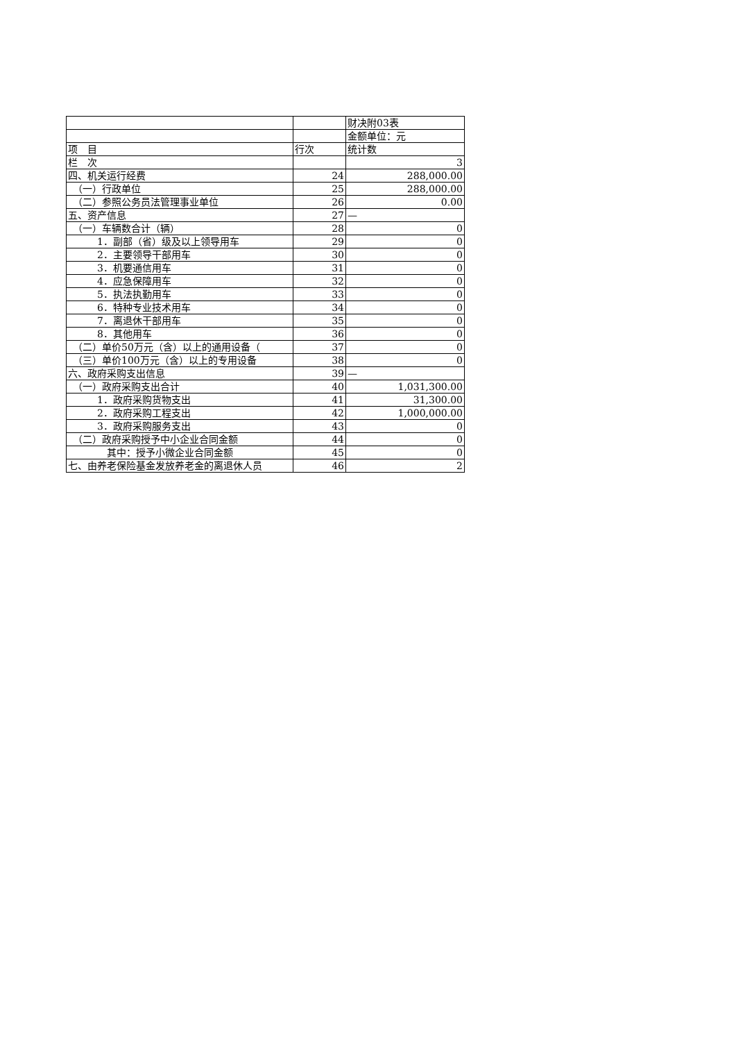| | | 财决附03表 |
| | | 金额单位：元 |
| 项 目 | 行次 | 统计数 |
| 栏 次 | | 3 |
| 四、机关运行经费 | 24 | 288,000.00 |
| （一）行政单位 | 25 | 288,000.00 |
| （二）参照公务员法管理事业单位 | 26 | 0.00 |
| 五、资产信息 | 27 | — |
| （一）车辆数合计（辆） | 28 | 0 |
| 1．副部（省）级及以上领导用车 | 29 | 0 |
| 2．主要领导干部用车 | 30 | 0 |
| 3．机要通信用车 | 31 | 0 |
| 4．应急保障用车 | 32 | 0 |
| 5．执法执勤用车 | 33 | 0 |
| 6．特种专业技术用车 | 34 | 0 |
| 7．离退休干部用车 | 35 | 0 |
| 8．其他用车 | 36 | 0 |
| （二）单价50万元（含）以上的通用设备（ | 37 | 0 |
| （三）单价100万元（含）以上的专用设备 | 38 | 0 |
| 六、政府采购支出信息 | 39 | — |
| （一）政府采购支出合计 | 40 | 1,031,300.00 |
| 1．政府采购货物支出 | 41 | 31,300.00 |
| 2．政府采购工程支出 | 42 | 1,000,000.00 |
| 3．政府采购服务支出 | 43 | 0 |
| （二）政府采购授予中小企业合同金额 | 44 | 0 |
| 其中：授予小微企业合同金额 | 45 | 0 |
| 七、由养老保险基金发放养老金的离退休人员 | 46 | 2 |